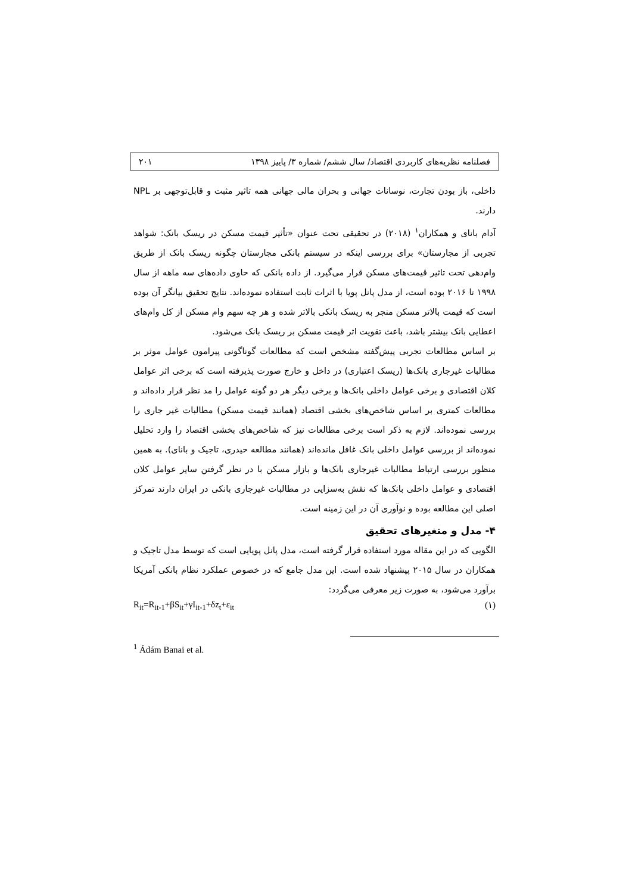فصلنامه نظریه‌های کاربردی اقتصاد/ سال ششم/ شماره ۳/ پاییز ۱۳۹۸ ۲۰۱
داخلی، باز بودن تجارت، نوسانات جهانی و بحران مالی جهانی همه تاثیر مثبت و قابل‌توجهی بر NPL دارند.
آدام بانای و همکاران<sup>۱</sup> (۲۰۱۸) در تحقیقی تحت عنوان «تأثیر قیمت مسکن در ریسک بانک: شواهد تجربی از مجارستان» برای بررسی اینکه در سیستم بانکی مجارستان چگونه ریسک بانک از طریق وام‌دهی تحت تاثیر قیمت‌های مسکن قرار می‌گیرد. از داده بانکی که حاوی داده‌های سه ماهه از سال ۱۹۹۸ تا ۲۰۱۶ بوده است، از مدل پانل پویا با اثرات ثابت استفاده نموده‌اند. نتایج تحقیق بیانگر آن بوده است که قیمت بالاتر مسکن منجر به ریسک بانکی بالاتر شده و هر چه سهم وام مسکن از کل وام‌های اعطایی بانک بیشتر باشد، باعث تقویت اثر قیمت مسکن بر ریسک بانک می‌شود.
بر اساس مطالعات تجربی پیش‌گفته مشخص است که مطالعات گوناگونی پیرامون عوامل موثر بر مطالبات غیرجاری بانک‌ها (ریسک اعتباری) در داخل و خارج صورت پذیرفته است که برخی اثر عوامل کلان اقتصادی و برخی عوامل داخلی بانک‌ها و برخی دیگر هر دو گونه عوامل را مد نظر قرار داده‌اند و مطالعات کمتری بر اساس شاخص‌های بخشی اقتصاد (همانند قیمت مسکن) مطالبات غیر جاری را بررسی نموده‌اند. لازم به ذکر است برخی مطالعات نیز که شاخص‌های بخشی اقتصاد را وارد تحلیل نموده‌اند از بررسی عوامل داخلی بانک غافل مانده‌اند (همانند مطالعه حیدری، تاجیک و بانای). به همین منظور بررسی ارتباط مطالبات غیرجاری بانک‌ها و بازار مسکن با در نظر گرفتن سایر عوامل کلان اقتصادی و عوامل داخلی بانک‌ها که نقش به‌سزایی در مطالبات غیرجاری بانکی در ایران دارند تمرکز اصلی این مطالعه بوده و نوآوری آن در این زمینه است.
۴- مدل و متغیرهای تحقیق
الگویی که در این مقاله مورد استفاده قرار گرفته است، مدل پانل پویایی است که توسط مدل تاجیک و همکاران در سال ۲۰۱۵ پیشنهاد شده است. این مدل جامع که در خصوص عملکرد نظام بانکی آمریکا برآورد می‌شود، به صورت زیر معرفی می‌گردد:
R<sub>it</sub>=R<sub>it-1</sub>+βS<sub>it</sub>+γI<sub>it-1</sub>+δz<sub>t</sub>+ε<sub>it</sub> (۱)
<sup>1</sup> Ádám Banai et al.